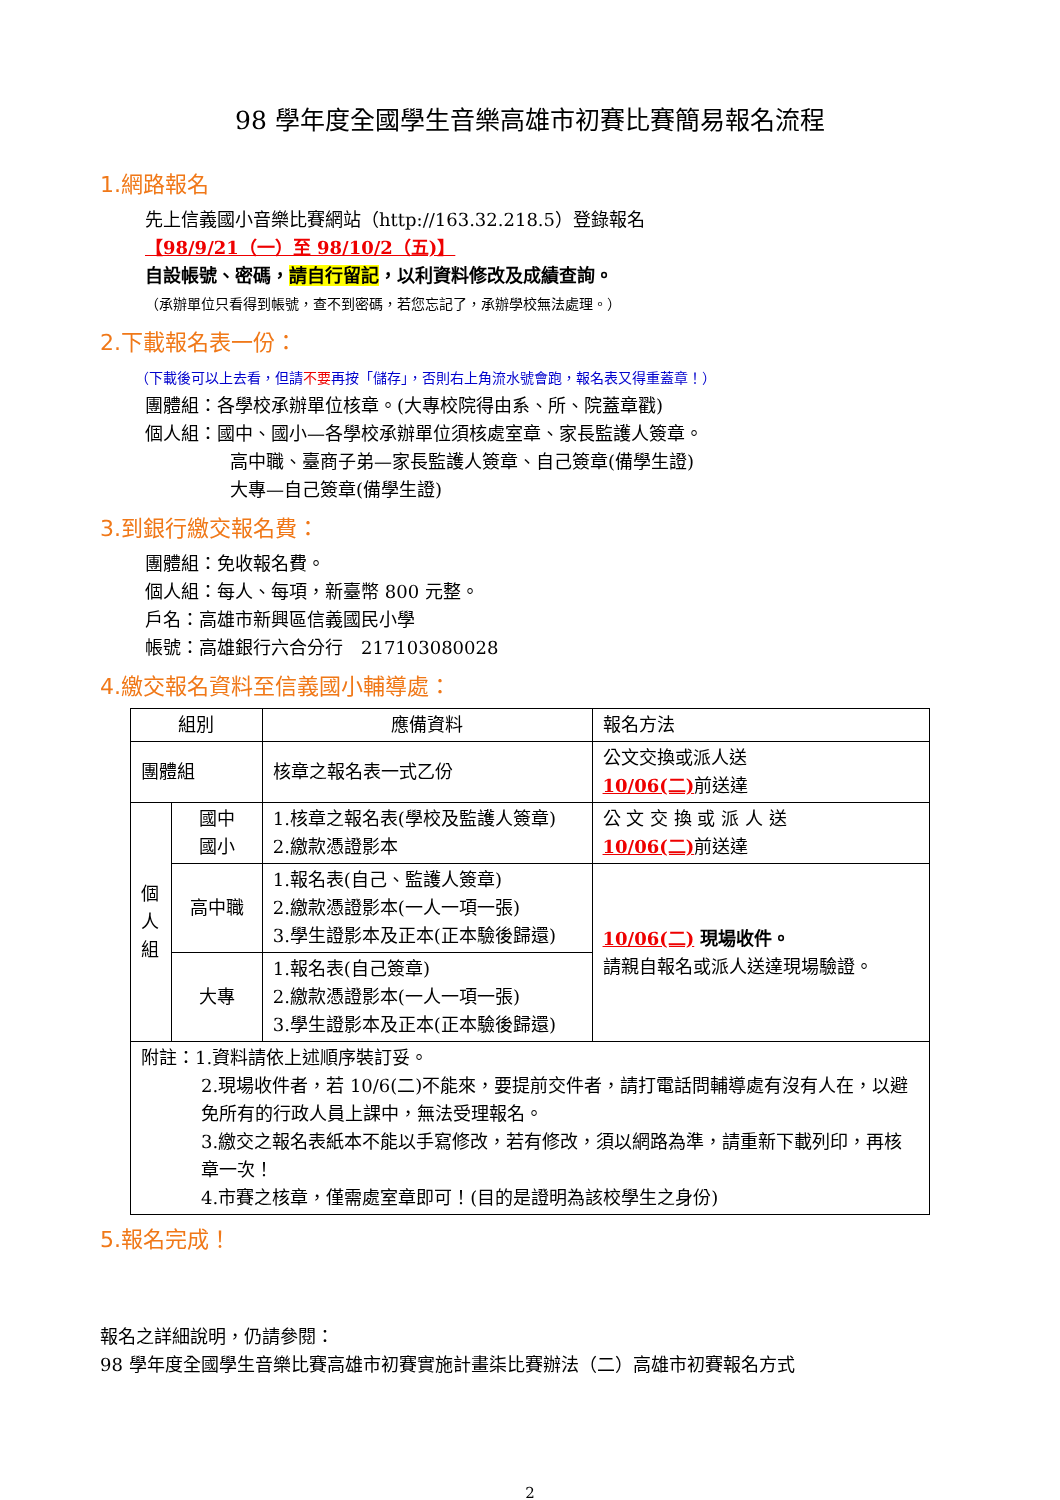98 學年度全國學生音樂高雄市初賽比賽簡易報名流程
1.網路報名
先上信義國小音樂比賽網站（http://163.32.218.5）登錄報名
【98/9/21（一）至 98/10/2（五)】
自設帳號、密碼，請自行留記，以利資料修改及成績查詢。
（承辦單位只看得到帳號，查不到密碼，若您忘記了，承辦學校無法處理。）
2.下載報名表一份：
（下載後可以上去看，但請不要再按「儲存」，否則右上角流水號會跑，報名表又得重蓋章！）
團體組：各學校承辦單位核章。(大專校院得由系、所、院蓋章戳)
個人組：國中、國小—各學校承辦單位須核處室章、家長監護人簽章。
高中職、臺商子弟—家長監護人簽章、自己簽章(備學生證)
大專—自己簽章(備學生證)
3.到銀行繳交報名費：
團體組：免收報名費。
個人組：每人、每項，新臺幣 800 元整。
戶名：高雄市新興區信義國民小學
帳號：高雄銀行六合分行　217103080028
4.繳交報名資料至信義國小輔導處：
| 組別 | | 應備資料 | 報名方法 |
| 團體組 | | 核章之報名表一式乙份 | 公文交換或派人送 10/06(二) 前送達 |
| 個 人 組 | 國中 國小 | 1.核章之報名表(學校及監護人簽章) 2.繳款憑證影本 | 公 文 交 換 或 派 人 送 10/06(二) 前送達 |
| | 高中職 | 1.報名表(自己、監護人簽章) 2.繳款憑證影本(一人一項一張) 3.學生證影本及正本(正本驗後歸還) | 10/06(二) 現場收件。 請親自報名或派人送達現場驗證。 |
| | 大專 | 1.報名表(自己簽章) 2.繳款憑證影本(一人一項一張) 3.學生證影本及正本(正本驗後歸還) | |
| 附註：1.資料請依上述順序裝訂妥。 2.現場收件者，若 10/6(二)不能來，要提前交件者，請打電話問輔導處有沒有人在，以避免所有的行政人員上課中，無法受理報名。 3.繳交之報名表紙本不能以手寫修改，若有修改，須以網路為準，請重新下載列印，再核章一次！ 4.市賽之核章，僅需處室章即可！(目的是證明為該校學生之身份) | | | |
5.報名完成！
報名之詳細說明，仍請參閱：
98 學年度全國學生音樂比賽高雄市初賽實施計畫柒比賽辦法（二）高雄市初賽報名方式
2